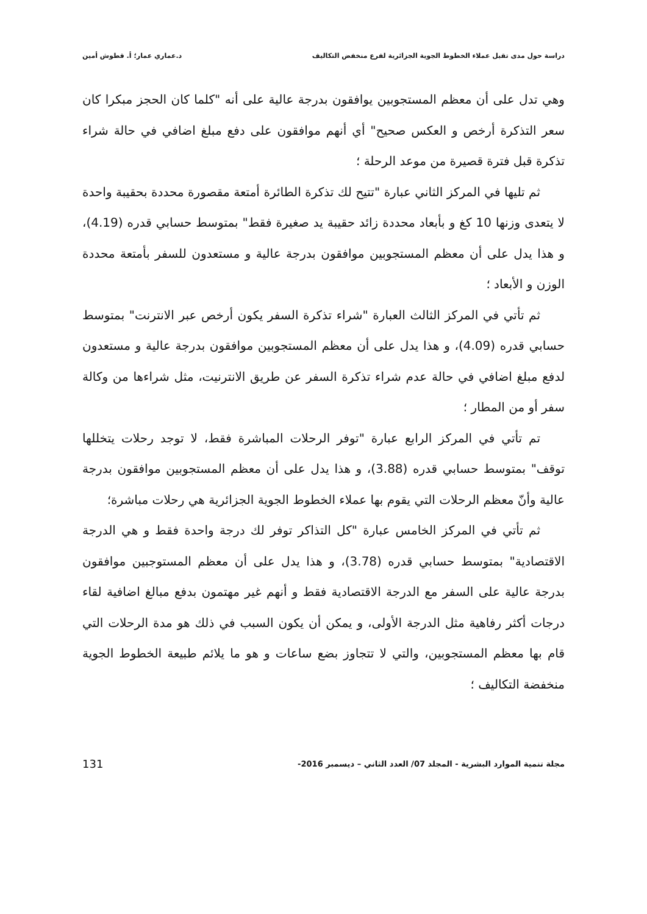دراسة حول مدى تقبل عملاء الخطوط الجوية الجزائرية لفرع منخفض التكاليف د.عماري عمار؛ أ. قطوش أمين
وهي تدل على أن معظم المستجوبين يوافقون بدرجة عالية على أنه "كلما كان الحجز مبكرا كان سعر التذكرة أرخص و العكس صحيح" أي أنهم موافقون على دفع مبلغ اضافي في حالة شراء تذكرة قبل فترة قصيرة من موعد الرحلة ؛
ثم تليها في المركز الثاني عبارة "تتيح لك تذكرة الطائرة أمتعة مقصورة محددة بحقيبة واحدة لا يتعدى وزنها 10 كغ و بأبعاد محددة زائد حقيبة يد صغيرة فقط" بمتوسط حسابي قدره (4.19)، و هذا يدل على أن معظم المستجوبين موافقون بدرجة عالية و مستعدون للسفر بأمتعة محددة الوزن و الأبعاد ؛
ثم تأتي في المركز الثالث العبارة "شراء تذكرة السفر يكون أرخص عبر الانترنت" بمتوسط حسابي قدره (4.09)، و هذا يدل على أن معظم المستجوبين موافقون بدرجة عالية و مستعدون لدفع مبلغ اضافي في حالة عدم شراء تذكرة السفر عن طريق الانترنيت، مثل شراءها من وكالة سفر أو من المطار ؛
تم تأتي في المركز الرابع عبارة "توفر الرحلات المباشرة فقط، لا توجد رحلات يتخللها توقف" بمتوسط حسابي قدره (3.88)، و هذا يدل على أن معظم المستجوبين موافقون بدرجة عالية وأنّ معظم الرحلات التي يقوم بها عملاء الخطوط الجوية الجزائرية هي رحلات مباشرة؛
ثم تأتي في المركز الخامس عبارة "كل التذاكر توفر لك درجة واحدة فقط و هي الدرجة الاقتصادية" بمتوسط حسابي قدره (3.78)، و هذا يدل على أن معظم المستوجبين موافقون بدرجة عالية على السفر مع الدرجة الاقتصادية فقط و أنهم غير مهتمون بدفع مبالغ اضافية لقاء درجات أكثر رفاهية مثل الدرجة الأولى، و يمكن أن يكون السبب في ذلك هو مدة الرحلات التي قام بها معظم المستجوبين، والتي لا تتجاوز بضع ساعات و هو ما يلائم طبيعة الخطوط الجوية منخفضة التكاليف ؛
مجلة تنمية الموارد البشرية - المجلد 07/ العدد الثاني – ديسمبر 2016- 131